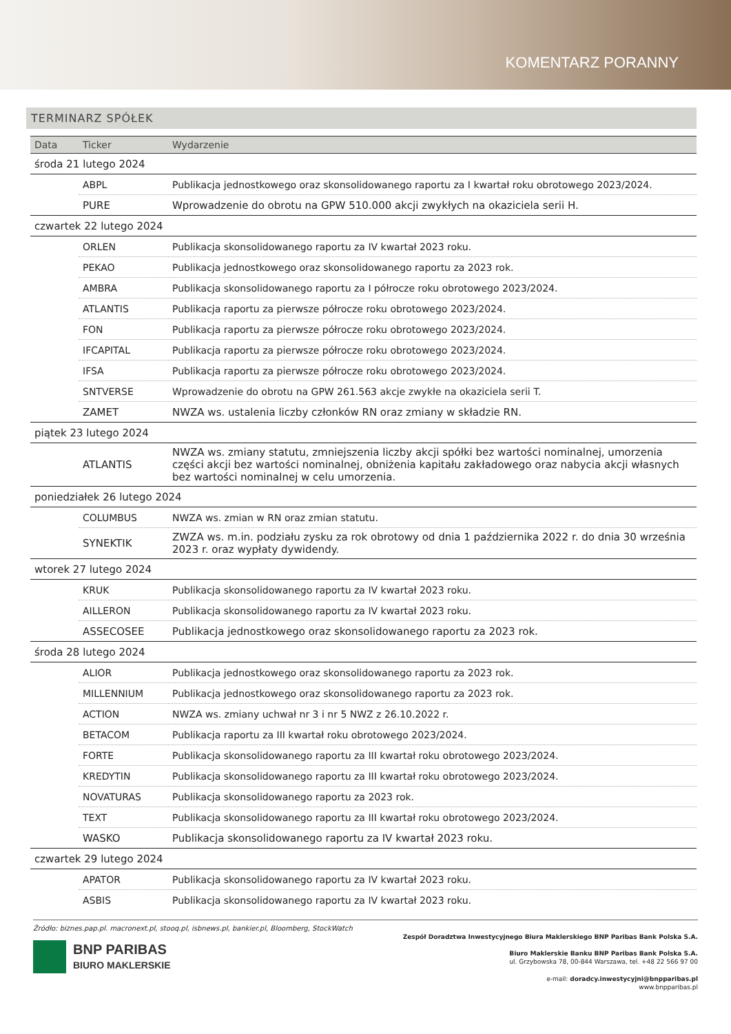KOMENTARZ PORANNY
TERMINARZ SPÓŁEK
| Data | Ticker | Wydarzenie |
| --- | --- | --- |
| środa 21 lutego 2024 | | |
| | ABPL | Publikacja jednostkowego oraz skonsolidowanego raportu za I kwartał roku obrotowego 2023/2024. |
| | PURE | Wprowadzenie do obrotu na GPW 510.000 akcji zwykłych na okaziciela serii H. |
| czwartek 22 lutego 2024 | | |
| | ORLEN | Publikacja skonsolidowanego raportu za IV kwartał 2023 roku. |
| | PEKAO | Publikacja jednostkowego oraz skonsolidowanego raportu za 2023 rok. |
| | AMBRA | Publikacja skonsolidowanego raportu za I półrocze roku obrotowego 2023/2024. |
| | ATLANTIS | Publikacja raportu za pierwsze półrocze roku obrotowego 2023/2024. |
| | FON | Publikacja raportu za pierwsze półrocze roku obrotowego 2023/2024. |
| | IFCAPITAL | Publikacja raportu za pierwsze półrocze roku obrotowego 2023/2024. |
| | IFSA | Publikacja raportu za pierwsze półrocze roku obrotowego 2023/2024. |
| | SNTVERSE | Wprowadzenie do obrotu na GPW 261.563 akcje zwykłe na okaziciela serii T. |
| | ZAMET | NWZA ws. ustalenia liczby członków RN oraz zmiany w składzie RN. |
| piątek 23 lutego 2024 | | |
| | ATLANTIS | NWZA ws. zmiany statutu, zmniejszenia liczby akcji spółki bez wartości nominalnej, umorzenia części akcji bez wartości nominalnej, obniżenia kapitału zakładowego oraz nabycia akcji własnych bez wartości nominalnej w celu umorzenia. |
| poniedziałek 26 lutego 2024 | | |
| | COLUMBUS | NWZA ws. zmian w RN oraz zmian statutu. |
| | SYNEKTIK | ZWZA ws. m.in. podziału zysku za rok obrotowy od dnia 1 października 2022 r. do dnia 30 września 2023 r. oraz wypłaty dywidendy. |
| wtorek 27 lutego 2024 | | |
| | KRUK | Publikacja skonsolidowanego raportu za IV kwartał 2023 roku. |
| | AILLERON | Publikacja skonsolidowanego raportu za IV kwartał 2023 roku. |
| | ASSECOSEE | Publikacja jednostkowego oraz skonsolidowanego raportu za 2023 rok. |
| środa 28 lutego 2024 | | |
| | ALIOR | Publikacja jednostkowego oraz skonsolidowanego raportu za 2023 rok. |
| | MILLENNIUM | Publikacja jednostkowego oraz skonsolidowanego raportu za 2023 rok. |
| | ACTION | NWZA ws. zmiany uchwał nr 3 i nr 5 NWZ z 26.10.2022 r. |
| | BETACOM | Publikacja raportu za III kwartał roku obrotowego 2023/2024. |
| | FORTE | Publikacja skonsolidowanego raportu za III kwartał roku obrotowego 2023/2024. |
| | KREDYTIN | Publikacja skonsolidowanego raportu za III kwartał roku obrotowego 2023/2024. |
| | NOVATURAS | Publikacja skonsolidowanego raportu za 2023 rok. |
| | TEXT | Publikacja skonsolidowanego raportu za III kwartał roku obrotowego 2023/2024. |
| | WASKO | Publikacja skonsolidowanego raportu za IV kwartał 2023 roku. |
| czwartek 29 lutego 2024 | | |
| | APATOR | Publikacja skonsolidowanego raportu za IV kwartał 2023 roku. |
| | ASBIS | Publikacja skonsolidowanego raportu za IV kwartał 2023 roku. |
Źródło: biznes.pap.pl. macronext.pl, stooq.pl, isbnews.pl, bankier.pl, Bloomberg, StockWatch
BNP PARIBAS
BIURO MAKLERSKIE
Zespół Doradztwa Inwestycyjnego Biura Maklerskiego BNP Paribas Bank Polska S.A.
Biuro Maklerskie Banku BNP Paribas Bank Polska S.A.
ul. Grzybowska 78, 00-844 Warszawa, tel. +48 22 566 97 00
e-mail: doradcy.inwestycyjni@bnpparibas.pl
www.bnpparibas.pl